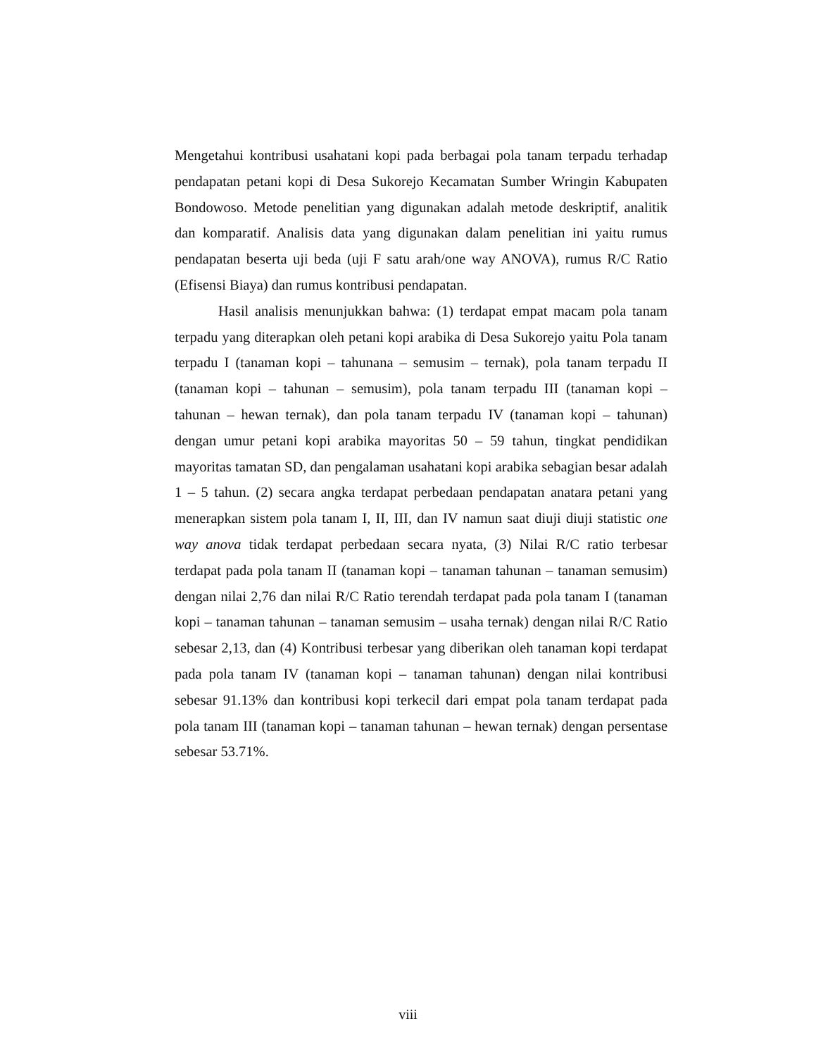Mengetahui kontribusi usahatani kopi pada berbagai pola tanam terpadu terhadap pendapatan petani kopi di Desa Sukorejo Kecamatan Sumber Wringin Kabupaten Bondowoso. Metode penelitian yang digunakan adalah metode deskriptif, analitik dan komparatif. Analisis data yang digunakan dalam penelitian ini yaitu rumus pendapatan beserta uji beda (uji F satu arah/one way ANOVA), rumus R/C Ratio (Efisensi Biaya) dan rumus kontribusi pendapatan.
Hasil analisis menunjukkan bahwa: (1) terdapat empat macam pola tanam terpadu yang diterapkan oleh petani kopi arabika di Desa Sukorejo yaitu Pola tanam terpadu I (tanaman kopi – tahunana – semusim – ternak), pola tanam terpadu II (tanaman kopi – tahunan – semusim), pola tanam terpadu III (tanaman kopi – tahunan – hewan ternak), dan pola tanam terpadu IV (tanaman kopi – tahunan) dengan umur petani kopi arabika mayoritas 50 – 59 tahun, tingkat pendidikan mayoritas tamatan SD, dan pengalaman usahatani kopi arabika sebagian besar adalah 1 – 5 tahun. (2) secara angka terdapat perbedaan pendapatan anatara petani yang menerapkan sistem pola tanam I, II, III, dan IV namun saat diuji diuji statistic one way anova tidak terdapat perbedaan secara nyata, (3) Nilai R/C ratio terbesar terdapat pada pola tanam II (tanaman kopi – tanaman tahunan – tanaman semusim) dengan nilai 2,76 dan nilai R/C Ratio terendah terdapat pada pola tanam I (tanaman kopi – tanaman tahunan – tanaman semusim – usaha ternak) dengan nilai R/C Ratio sebesar 2,13, dan (4) Kontribusi terbesar yang diberikan oleh tanaman kopi terdapat pada pola tanam IV (tanaman kopi – tanaman tahunan) dengan nilai kontribusi sebesar 91.13% dan kontribusi kopi terkecil dari empat pola tanam terdapat pada pola tanam III (tanaman kopi – tanaman tahunan – hewan ternak) dengan persentase sebesar 53.71%.
viii